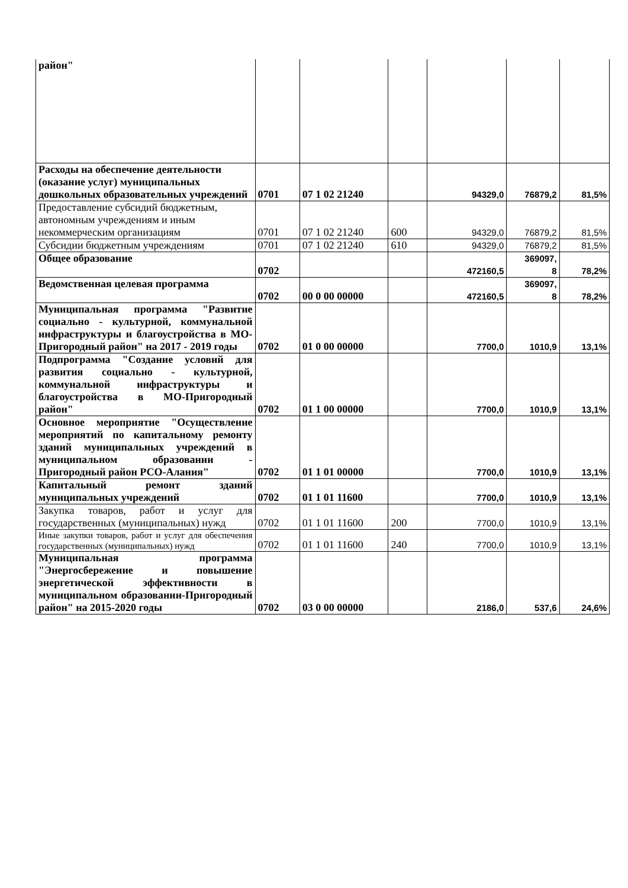| район" | | | | | | |
| Расходы на обеспечение деятельности (оказание услуг) муниципальных дошкольных образовательных учреждений | 0701 | 07 1 02 21240 | | 94329,0 | 76879,2 | 81,5% |
| Предоставление субсидий бюджетным, автономным учреждениям и иным некоммерческим организациям | 0701 | 07 1 02 21240 | 600 | 94329,0 | 76879,2 | 81,5% |
| Субсидии бюджетным учреждениям | 0701 | 07 1 02 21240 | 610 | 94329,0 | 76879,2 | 81,5% |
| Общее образование | 0702 | | | 472160,5 | 369097, 8 | 78,2% |
| Ведомственная целевая программа | 0702 | 00 0 00 00000 | | 472160,5 | 369097, 8 | 78,2% |
| Муниципальная программа "Развитие социально - культурной, коммунальной инфраструктуры и благоустройства в МО-Пригородный район" на 2017 - 2019 годы | 0702 | 01 0 00 00000 | | 7700,0 | 1010,9 | 13,1% |
| Подпрограмма "Создание условий для развития социально - культурной, коммунальной инфраструктуры и благоустройства в МО-Пригородный район" | 0702 | 01 1 00 00000 | | 7700,0 | 1010,9 | 13,1% |
| Основное мероприятие "Осуществление мероприятий по капитальному ремонту зданий муниципальных учреждений в муниципальном образовании - Пригородный район РСО-Алания" | 0702 | 01 1 01 00000 | | 7700,0 | 1010,9 | 13,1% |
| Капитальный ремонт зданий муниципальных учреждений | 0702 | 01 1 01 11600 | | 7700,0 | 1010,9 | 13,1% |
| Закупка товаров, работ и услуг для государственных (муниципальных) нужд | 0702 | 01 1 01 11600 | 200 | 7700,0 | 1010,9 | 13,1% |
| Иные закупки товаров, работ и услуг для обеспечения государственных (муниципальных) нужд | 0702 | 01 1 01 11600 | 240 | 7700,0 | 1010,9 | 13,1% |
| Муниципальная программа "Энергосбережение и повышение энергетической эффективности в муниципальном образовании-Пригородный район" на 2015-2020 годы | 0702 | 03 0 00 00000 | | 2186,0 | 537,6 | 24,6% |